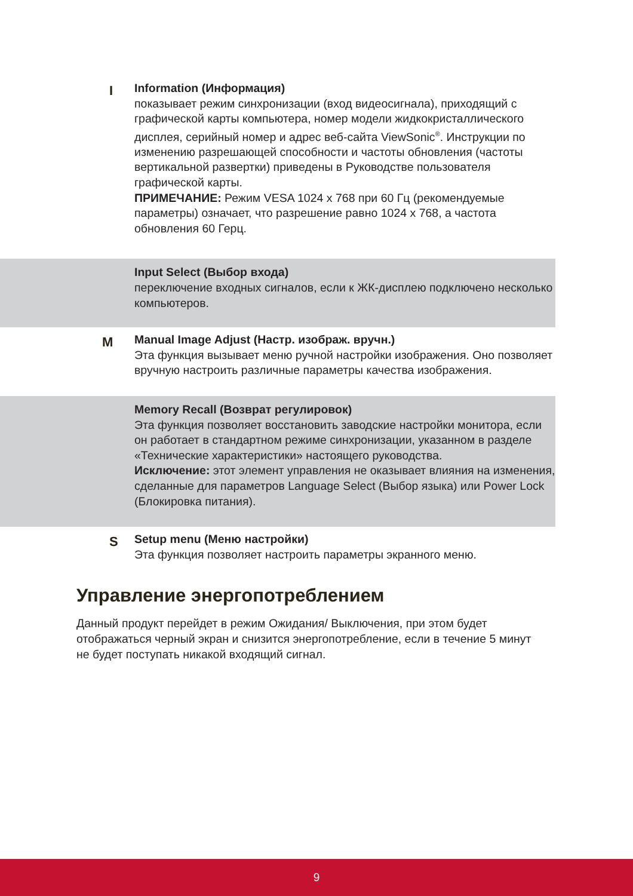I
Information (Информация)
показывает режим синхронизации (вход видеосигнала), приходящий с графической карты компьютера, номер модели жидкокристаллического дисплея, серийный номер и адрес веб-сайта ViewSonic<sup>®</sup>. Инструкции по изменению разрешающей способности и частоты обновления (частоты вертикальной развертки) приведены в Руководстве пользователя графической карты.
ПРИМЕЧАНИЕ: Режим VESA 1024 x 768 при 60 Гц (рекомендуемые параметры) означает, что разрешение равно 1024 x 768, а частота обновления 60 Герц.
Input Select (Выбор входа)
переключение входных сигналов, если к ЖК-дисплею подключено несколько компьютеров.
M
Manual Image Adjust (Настр. изображ. вручн.)
Эта функция вызывает меню ручной настройки изображения. Оно позволяет вручную настроить различные параметры качества изображения.
Memory Recall (Возврат регулировок)
Эта функция позволяет восстановить заводские настройки монитора, если он работает в стандартном режиме синхронизации, указанном в разделе «Технические характеристики» настоящего руководства.
Исключение: этот элемент управления не оказывает влияния на изменения, сделанные для параметров Language Select (Выбор языка) или Power Lock (Блокировка питания).
S
Setup menu (Меню настройки)
Эта функция позволяет настроить параметры экранного меню.
Управление энергопотреблением
Данный продукт перейдет в режим Ожидания/ Выключения, при этом будет отображаться черный экран и снизится энергопотребление, если в течение 5 минут не будет поступать никакой входящий сигнал.
9